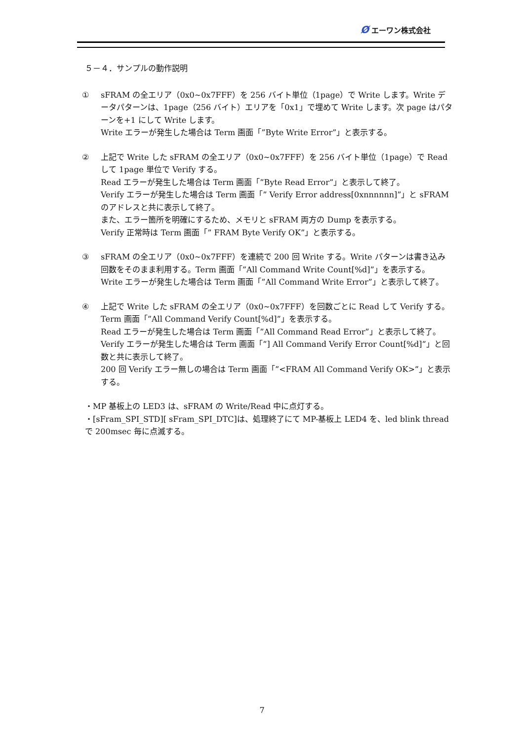Ø エーワン株式会社
５－４．サンプルの動作説明
① sFRAM の全エリア（0x0~0x7FFF）を 256 バイト単位（1page）で Write します。Write データパターンは、1page（256 バイト）エリアを「0x1」で埋めて Write します。次 page はパターンを+1 にして Write します。
Write エラーが発生した場合は Term 画面「”Byte Write Error”」と表示する。
② 上記で Write した sFRAM の全エリア（0x0~0x7FFF）を 256 バイト単位（1page）で Read して 1page 単位で Verify する。
Read エラーが発生した場合は Term 画面「”Byte Read Error”」と表示して終了。
Verify エラーが発生した場合は Term 画面「” Verify Error address[0xnnnnnn]”」と sFRAM のアドレスと共に表示して終了。
また、エラー箇所を明確にするため、メモリと sFRAM 両方の Dump を表示する。
Verify 正常時は Term 画面「” FRAM Byte Verify OK”」と表示する。
③ sFRAM の全エリア（0x0~0x7FFF）を連続で 200 回 Write する。Write パターンは書き込み回数をそのまま利用する。Term 画面「”All Command Write Count[%d]”」を表示する。
Write エラーが発生した場合は Term 画面「”All Command Write Error”」と表示して終了。
④ 上記で Write した sFRAM の全エリア（0x0~0x7FFF）を回数ごとに Read して Verify する。Term 画面「”All Command Verify Count[%d]”」を表示する。
Read エラーが発生した場合は Term 画面「”All Command Read Error”」と表示して終了。
Verify エラーが発生した場合は Term 画面「”] All Command Verify Error Count[%d]”」と回数と共に表示して終了。
200 回 Verify エラー無しの場合は Term 画面「”<FRAM All Command Verify OK>”」と表示する。
・MP 基板上の LED3 は、sFRAM の Write/Read 中に点灯する。
・[sFram_SPI_STD][ sFram_SPI_DTC]は、処理終了にて MP-基板上 LED4 を、led blink thread で 200msec 毎に点滅する。
7